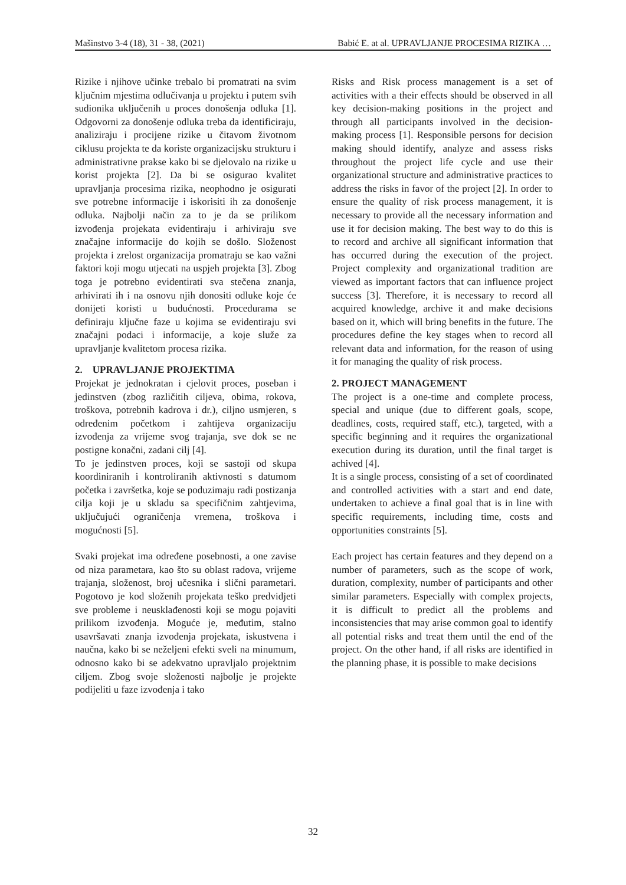Mašinstvo 3-4 (18), 31 - 38, (2021) Babić E. at al. UPRAVLJANJE PROCESIMA RIZIKA …
Rizike i njihove učinke trebalo bi promatrati na svim ključnim mjestima odlučivanja u projektu i putem svih sudionika uključenih u proces donošenja odluka [1]. Odgovorni za donošenje odluka treba da identificiraju, analiziraju i procijene rizike u čitavom životnom ciklusu projekta te da koriste organizacijsku strukturu i administrativne prakse kako bi se djelovalo na rizike u korist projekta [2]. Da bi se osigurao kvalitet upravljanja procesima rizika, neophodno je osigurati sve potrebne informacije i iskorisiti ih za donošenje odluka. Najbolji način za to je da se prilikom izvođenja projekata evidentiraju i arhiviraju sve značajne informacije do kojih se došlo. Složenost projekta i zrelost organizacija promatraju se kao važni faktori koji mogu utjecati na uspjeh projekta [3]. Zbog toga je potrebno evidentirati sva stečena znanja, arhivirati ih i na osnovu njih donositi odluke koje će donijeti koristi u budućnosti. Procedurama se definiraju ključne faze u kojima se evidentiraju svi značajni podaci i informacije, a koje služe za upravljanje kvalitetom procesa rizika.
2. UPRAVLJANJE PROJEKTIMA
Projekat je jednokratan i cjelovit proces, poseban i jedinstven (zbog različitih ciljeva, obima, rokova, troškova, potrebnih kadrova i dr.), ciljno usmjeren, s određenim početkom i zahtijeva organizaciju izvođenja za vrijeme svog trajanja, sve dok se ne postigne konačni, zadani cilj [4].
To je jedinstven proces, koji se sastoji od skupa koordiniranih i kontroliranih aktivnosti s datumom početka i završetka, koje se poduzimaju radi postizanja cilja koji je u skladu sa specifičnim zahtjevima, uključujući ograničenja vremena, troškova i mogućnosti [5].
Svaki projekat ima određene posebnosti, a one zavise od niza parametara, kao što su oblast radova, vrijeme trajanja, složenost, broj učesnika i slični parametari. Pogotovo je kod složenih projekata teško predvidjeti sve probleme i neusklađenosti koji se mogu pojaviti prilikom izvođenja. Moguće je, međutim, stalno usavršavati znanja izvođenja projekata, iskustvena i naučna, kako bi se neželjeni efekti sveli na minumum, odnosno kako bi se adekvatno upravljalo projektnim ciljem. Zbog svoje složenosti najbolje je projekte podijeliti u faze izvođenja i tako
Risks and Risk process management is a set of activities with a their effects should be observed in all key decision-making positions in the project and through all participants involved in the decision-making process [1]. Responsible persons for decision making should identify, analyze and assess risks throughout the project life cycle and use their organizational structure and administrative practices to address the risks in favor of the project [2]. In order to ensure the quality of risk process management, it is necessary to provide all the necessary information and use it for decision making. The best way to do this is to record and archive all significant information that has occurred during the execution of the project. Project complexity and organizational tradition are viewed as important factors that can influence project success [3]. Therefore, it is necessary to record all acquired knowledge, archive it and make decisions based on it, which will bring benefits in the future. The procedures define the key stages when to record all relevant data and information, for the reason of using it for managing the quality of risk process.
2. PROJECT MANAGEMENT
The project is a one-time and complete process, special and unique (due to different goals, scope, deadlines, costs, required staff, etc.), targeted, with a specific beginning and it requires the organizational execution during its duration, until the final target is achived [4].
It is a single process, consisting of a set of coordinated and controlled activities with a start and end date, undertaken to achieve a final goal that is in line with specific requirements, including time, costs and opportunities constraints [5].
Each project has certain features and they depend on a number of parameters, such as the scope of work, duration, complexity, number of participants and other similar parameters. Especially with complex projects, it is difficult to predict all the problems and inconsistencies that may arise common goal to identify all potential risks and treat them until the end of the project. On the other hand, if all risks are identified in the planning phase, it is possible to make decisions
32